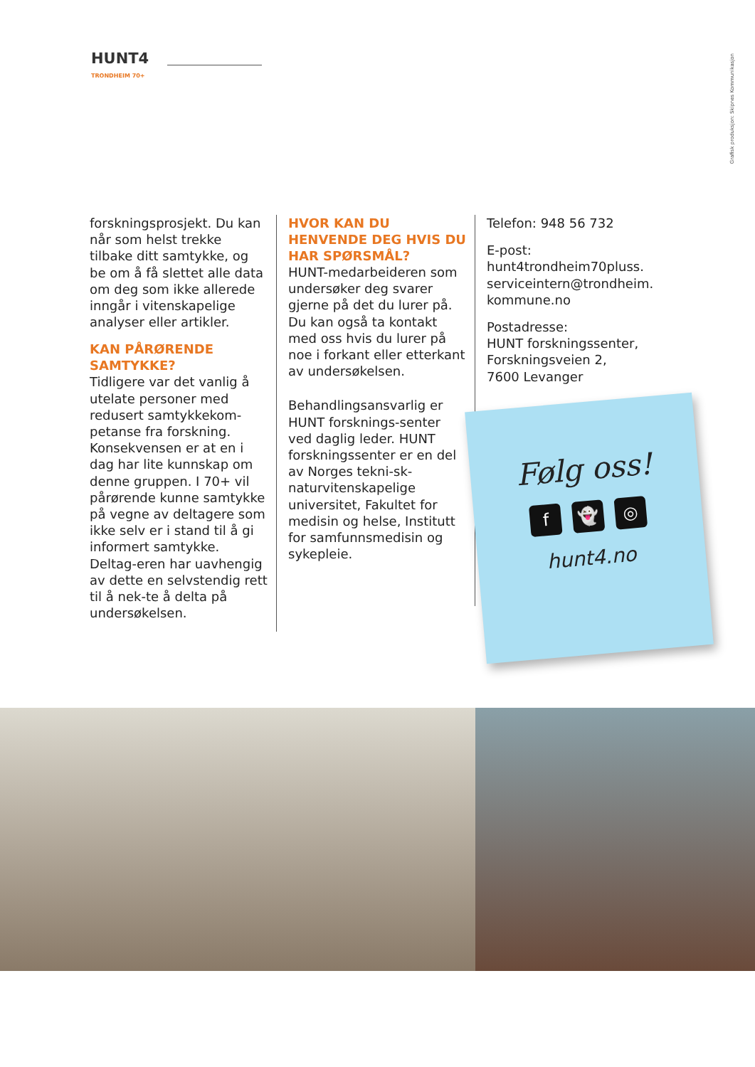HUNT4
TRONDHEIM 70+
Grafisk produksjon: Skipnes Kommunikasjon
forskningsprosjekt. Du kan når som helst trekke tilbake ditt samtykke, og be om å få slettet alle data om deg som ikke allerede inngår i vitenskapelige analyser eller artikler.
KAN PÅRØRENDE SAMTYKKE?
Tidligere var det vanlig å utelate personer med redusert samtykkekom-petanse fra forskning. Konsekvensen er at en i dag har lite kunnskap om denne gruppen. I 70+ vil pårørende kunne samtykke på vegne av deltagere som ikke selv er i stand til å gi informert samtykke. Deltag-eren har uavhengig av dette en selvstendig rett til å nek-te å delta på undersøkelsen.
HVOR KAN DU HENVENDE DEG HVIS DU HAR SPØRSMÅL?
HUNT-medarbeideren som undersøker deg svarer gjerne på det du lurer på. Du kan også ta kontakt med oss hvis du lurer på noe i forkant eller etterkant av undersøkelsen.
Behandlingsansvarlig er HUNT forsknings-senter ved daglig leder. HUNT forskningssenter er en del av Norges tekni-sk-naturvitenskapelige universitet, Fakultet for medisin og helse, Institutt for samfunnsmedisin og sykepleie.
Telefon: 948 56 732
E-post:
hunt4trondheim70pluss.
serviceintern@trondheim.
kommune.no
Postadresse:
HUNT forskningssenter,
Forskningsveien 2,
7600 Levanger
Følg oss!
f 👻 ◎
hunt4.no